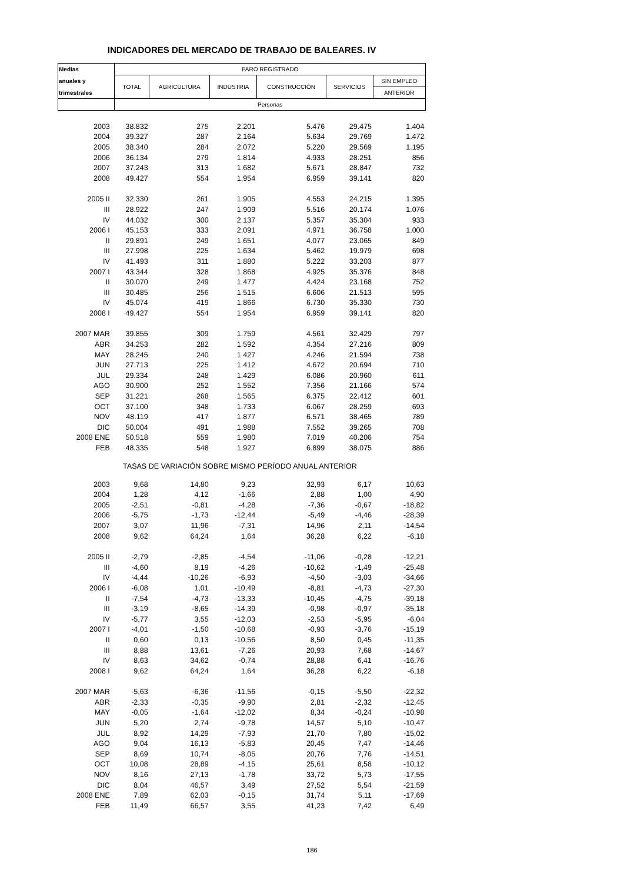INDICADORES DEL MERCADO DE TRABAJO DE BALEARES. IV
| Medias | PARO REGISTRADO | | | | | |
| --- | --- | --- | --- | --- | --- | --- |
| anuales y | TOTAL | AGRICULTURA | INDUSTRIA | CONSTRUCCIÓN | SERVICIOS | SIN EMPLEO |
| trimestrales | | | | | | ANTERIOR |
| | Personas | | | | | |
| 2003 | 38.832 | 275 | 2.201 | 5.476 | 29.475 | 1.404 |
| 2004 | 39.327 | 287 | 2.164 | 5.634 | 29.769 | 1.472 |
| 2005 | 38.340 | 284 | 2.072 | 5.220 | 29.569 | 1.195 |
| 2006 | 36.134 | 279 | 1.814 | 4.933 | 28.251 | 856 |
| 2007 | 37.243 | 313 | 1.682 | 5.671 | 28.847 | 732 |
| 2008 | 49.427 | 554 | 1.954 | 6.959 | 39.141 | 820 |
| 2005 II | 32.330 | 261 | 1.905 | 4.553 | 24.215 | 1.395 |
| III | 28.922 | 247 | 1.909 | 5.516 | 20.174 | 1.076 |
| IV | 44.032 | 300 | 2.137 | 5.357 | 35.304 | 933 |
| 2006 I | 45.153 | 333 | 2.091 | 4.971 | 36.758 | 1.000 |
| II | 29.891 | 249 | 1.651 | 4.077 | 23.065 | 849 |
| III | 27.998 | 225 | 1.634 | 5.462 | 19.979 | 698 |
| IV | 41.493 | 311 | 1.880 | 5.222 | 33.203 | 877 |
| 2007 I | 43.344 | 328 | 1.868 | 4.925 | 35.376 | 848 |
| II | 30.070 | 249 | 1.477 | 4.424 | 23.168 | 752 |
| III | 30.485 | 256 | 1.515 | 6.606 | 21.513 | 595 |
| IV | 45.074 | 419 | 1.866 | 6.730 | 35.330 | 730 |
| 2008 I | 49.427 | 554 | 1.954 | 6.959 | 39.141 | 820 |
| 2007 MAR | 39.855 | 309 | 1.759 | 4.561 | 32.429 | 797 |
| ABR | 34.253 | 282 | 1.592 | 4.354 | 27.216 | 809 |
| MAY | 28.245 | 240 | 1.427 | 4.246 | 21.594 | 738 |
| JUN | 27.713 | 225 | 1.412 | 4.672 | 20.694 | 710 |
| JUL | 29.334 | 248 | 1.429 | 6.086 | 20.960 | 611 |
| AGO | 30.900 | 252 | 1.552 | 7.356 | 21.166 | 574 |
| SEP | 31.221 | 268 | 1.565 | 6.375 | 22.412 | 601 |
| OCT | 37.100 | 348 | 1.733 | 6.067 | 28.259 | 693 |
| NOV | 48.119 | 417 | 1.877 | 6.571 | 38.465 | 789 |
| DIC | 50.004 | 491 | 1.988 | 7.552 | 39.265 | 708 |
| 2008 ENE | 50.518 | 559 | 1.980 | 7.019 | 40.206 | 754 |
| FEB | 48.335 | 548 | 1.927 | 6.899 | 38.075 | 886 |
| TASAS DE VARIACIÓN SOBRE MISMO PERÍODO ANUAL ANTERIOR | | | | | | |
| 2003 | 9,68 | 14,80 | 9,23 | 32,93 | 6,17 | 10,63 |
| 2004 | 1,28 | 4,12 | -1,66 | 2,88 | 1,00 | 4,90 |
| 2005 | -2,51 | -0,81 | -4,28 | -7,36 | -0,67 | -18,82 |
| 2006 | -5,75 | -1,73 | -12,44 | -5,49 | -4,46 | -28,39 |
| 2007 | 3,07 | 11,96 | -7,31 | 14,96 | 2,11 | -14,54 |
| 2008 | 9,62 | 64,24 | 1,64 | 36,28 | 6,22 | -6,18 |
| 2005 II | -2,79 | -2,85 | -4,54 | -11,06 | -0,28 | -12,21 |
| III | -4,60 | 8,19 | -4,26 | -10,62 | -1,49 | -25,48 |
| IV | -4,44 | -10,26 | -6,93 | -4,50 | -3,03 | -34,66 |
| 2006 I | -6,08 | 1,01 | -10,49 | -8,81 | -4,73 | -27,30 |
| II | -7,54 | -4,73 | -13,33 | -10,45 | -4,75 | -39,18 |
| III | -3,19 | -8,65 | -14,39 | -0,98 | -0,97 | -35,18 |
| IV | -5,77 | 3,55 | -12,03 | -2,53 | -5,95 | -6,04 |
| 2007 I | -4,01 | -1,50 | -10,68 | -0,93 | -3,76 | -15,19 |
| II | 0,60 | 0,13 | -10,56 | 8,50 | 0,45 | -11,35 |
| III | 8,88 | 13,61 | -7,26 | 20,93 | 7,68 | -14,67 |
| IV | 8,63 | 34,62 | -0,74 | 28,88 | 6,41 | -16,76 |
| 2008 I | 9,62 | 64,24 | 1,64 | 36,28 | 6,22 | -6,18 |
| 2007 MAR | -5,63 | -6,36 | -11,56 | -0,15 | -5,50 | -22,32 |
| ABR | -2,33 | -0,35 | -9,90 | 2,81 | -2,32 | -12,45 |
| MAY | -0,05 | -1,64 | -12,02 | 8,34 | -0,24 | -10,98 |
| JUN | 5,20 | 2,74 | -9,78 | 14,57 | 5,10 | -10,47 |
| JUL | 8,92 | 14,29 | -7,93 | 21,70 | 7,80 | -15,02 |
| AGO | 9,04 | 16,13 | -5,83 | 20,45 | 7,47 | -14,46 |
| SEP | 8,69 | 10,74 | -8,05 | 20,76 | 7,76 | -14,51 |
| OCT | 10,08 | 28,89 | -4,15 | 25,61 | 8,58 | -10,12 |
| NOV | 8,16 | 27,13 | -1,78 | 33,72 | 5,73 | -17,55 |
| DIC | 8,04 | 46,57 | 3,49 | 27,52 | 5,54 | -21,59 |
| 2008 ENE | 7,89 | 62,03 | -0,15 | 31,74 | 5,11 | -17,69 |
| FEB | 11,49 | 66,57 | 3,55 | 41,23 | 7,42 | 6,49 |
186